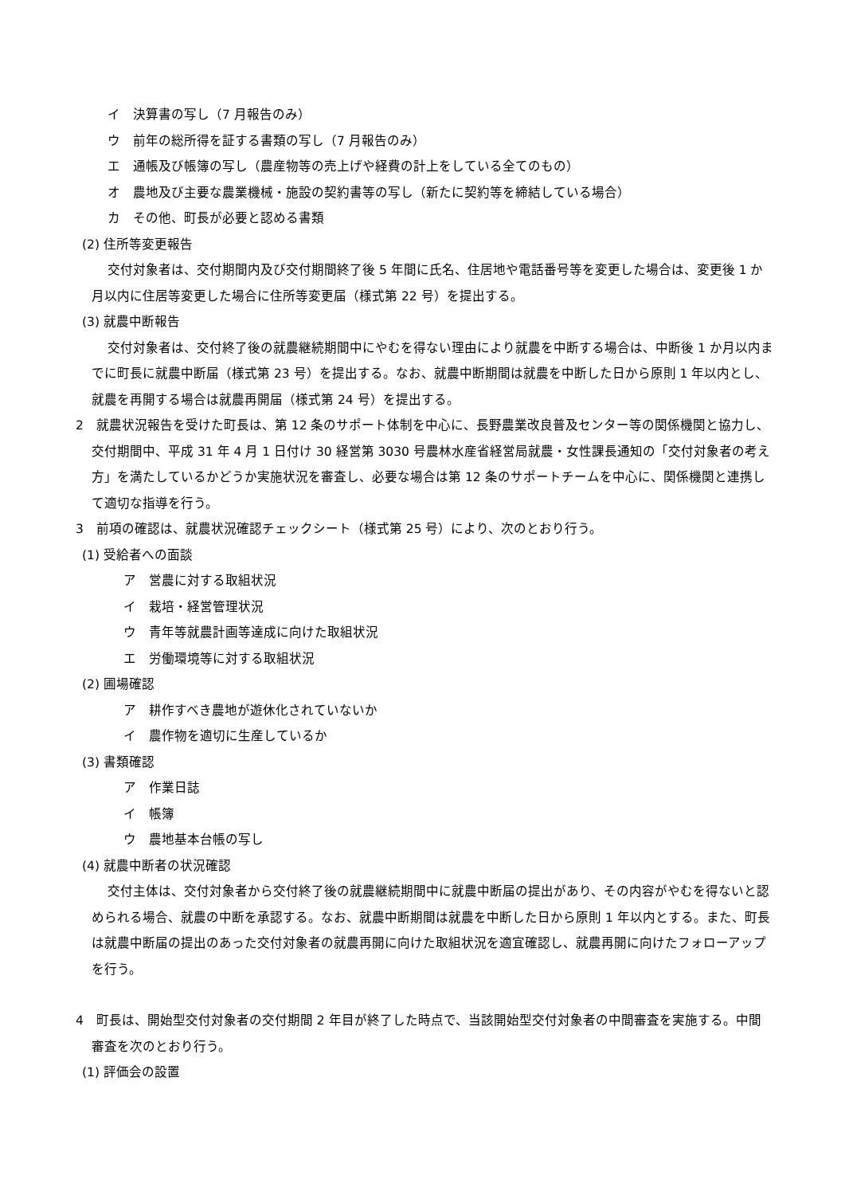イ　決算書の写し（7 月報告のみ）
ウ　前年の総所得を証する書類の写し（7 月報告のみ）
エ　通帳及び帳簿の写し（農産物等の売上げや経費の計上をしている全てのもの）
オ　農地及び主要な農業機械・施設の契約書等の写し（新たに契約等を締結している場合）
カ　その他、町長が必要と認める書類
(2) 住所等変更報告
交付対象者は、交付期間内及び交付期間終了後 5 年間に氏名、住居地や電話番号等を変更した場合は、変更後 1 か月以内に住居等変更した場合に住所等変更届（様式第 22 号）を提出する。
(3) 就農中断報告
交付対象者は、交付終了後の就農継続期間中にやむを得ない理由により就農を中断する場合は、中断後 1 か月以内までに町長に就農中断届（様式第 23 号）を提出する。なお、就農中断期間は就農を中断した日から原則 1 年以内とし、就農を再開する場合は就農再開届（様式第 24 号）を提出する。
2　就農状況報告を受けた町長は、第 12 条のサポート体制を中心に、長野農業改良普及センター等の関係機関と協力し、交付期間中、平成 31 年 4 月 1 日付け 30 経営第 3030 号農林水産省経営局就農・女性課長通知の「交付対象者の考え方」を満たしているかどうか実施状況を審査し、必要な場合は第 12 条のサポートチームを中心に、関係機関と連携して適切な指導を行う。
3　前項の確認は、就農状況確認チェックシート（様式第 25 号）により、次のとおり行う。
(1) 受給者への面談
ア　営農に対する取組状況
イ　栽培・経営管理状況
ウ　青年等就農計画等達成に向けた取組状況
エ　労働環境等に対する取組状況
(2) 圃場確認
ア　耕作すべき農地が遊休化されていないか
イ　農作物を適切に生産しているか
(3) 書類確認
ア　作業日誌
イ　帳簿
ウ　農地基本台帳の写し
(4) 就農中断者の状況確認
交付主体は、交付対象者から交付終了後の就農継続期間中に就農中断届の提出があり、その内容がやむを得ないと認められる場合、就農の中断を承認する。なお、就農中断期間は就農を中断した日から原則 1 年以内とする。また、町長は就農中断届の提出のあった交付対象者の就農再開に向けた取組状況を適宜確認し、就農再開に向けたフォローアップを行う。
4　町長は、開始型交付対象者の交付期間 2 年目が終了した時点で、当該開始型交付対象者の中間審査を実施する。中間審査を次のとおり行う。
(1) 評価会の設置